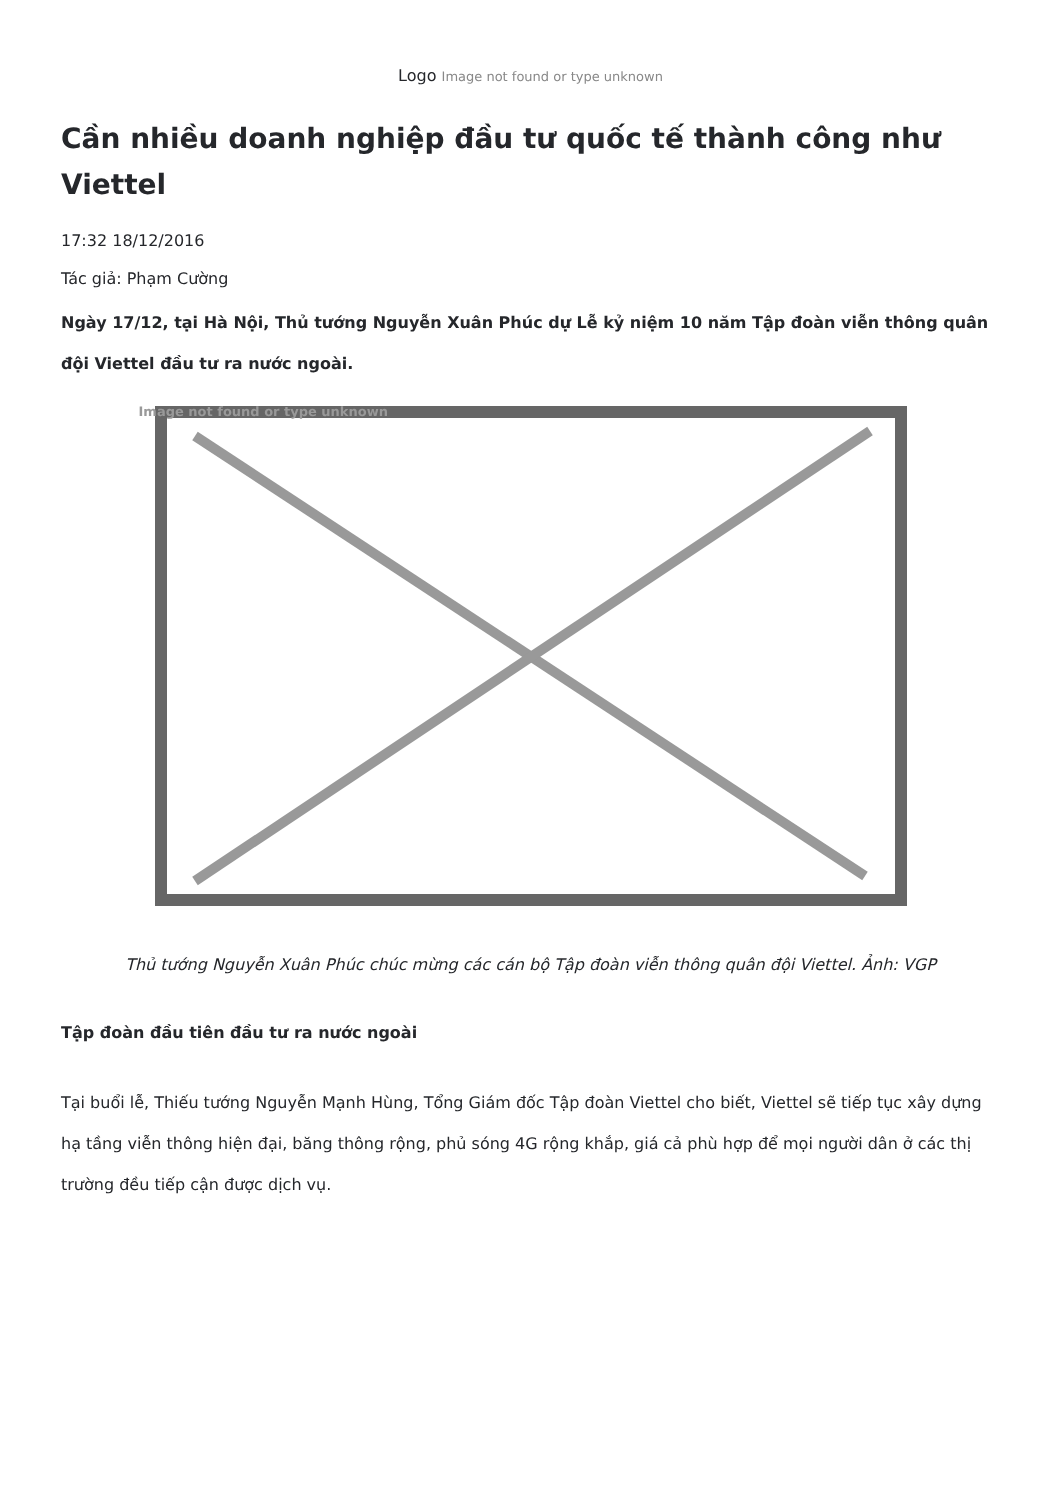Logo Image not found or type unknown
Cần nhiều doanh nghiệp đầu tư quốc tế thành công như Viettel
17:32 18/12/2016
Tác giả: Phạm Cường
Ngày 17/12, tại Hà Nội, Thủ tướng Nguyễn Xuân Phúc dự Lễ kỷ niệm 10 năm Tập đoàn viễn thông quân đội Viettel đầu tư ra nước ngoài.
Image not found or type unknown
Thủ tướng Nguyễn Xuân Phúc chúc mừng các cán bộ Tập đoàn viễn thông quân đội Viettel. Ảnh: VGP
Tập đoàn đầu tiên đầu tư ra nước ngoài
Tại buổi lễ, Thiếu tướng Nguyễn Mạnh Hùng, Tổng Giám đốc Tập đoàn Viettel cho biết, Viettel sẽ tiếp tục xây dựng hạ tầng viễn thông hiện đại, băng thông rộng, phủ sóng 4G rộng khắp, giá cả phù hợp để mọi người dân ở các thị trường đều tiếp cận được dịch vụ.